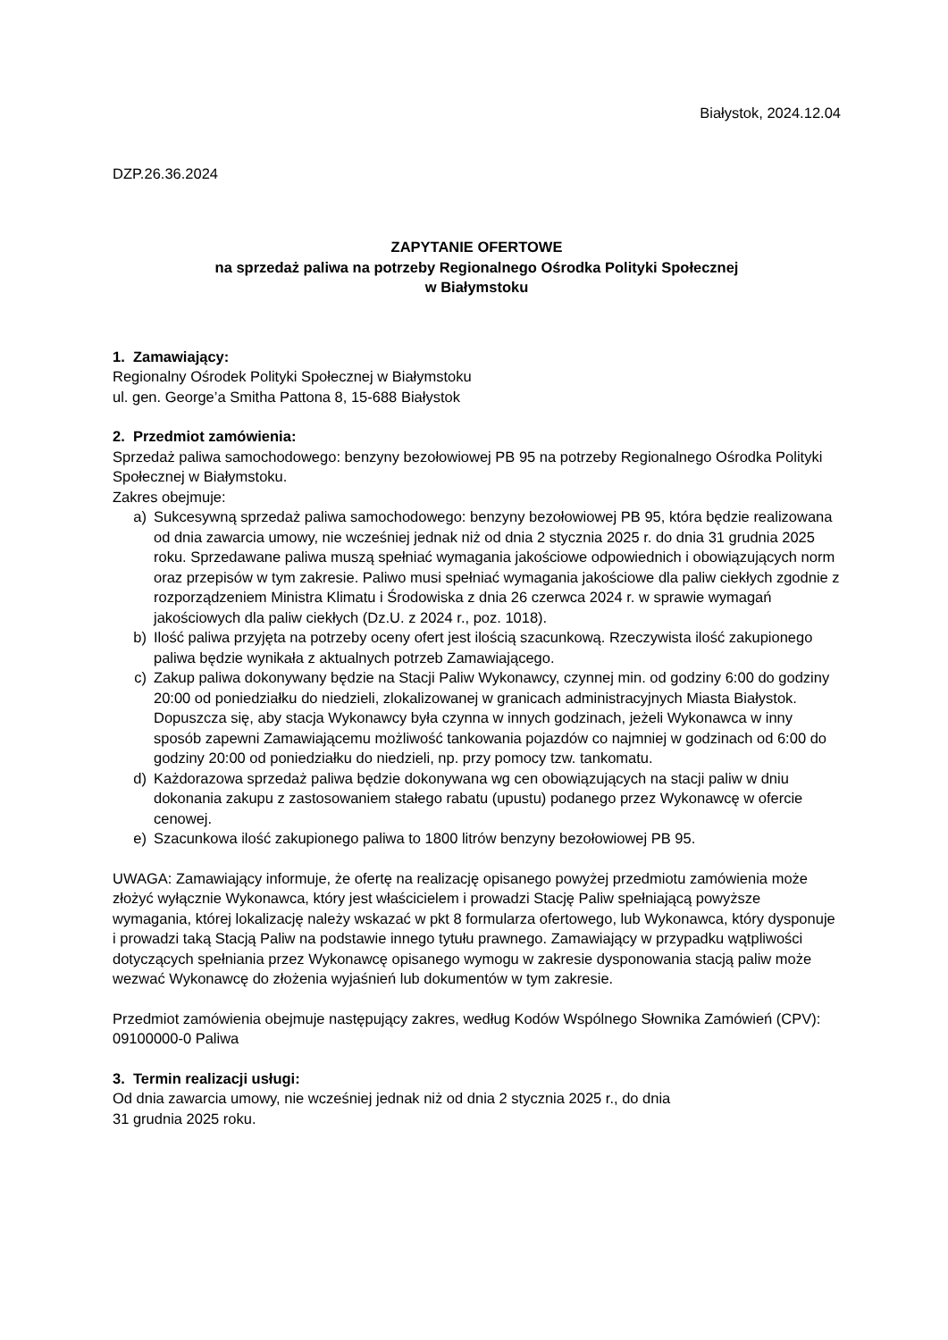Białystok, 2024.12.04
DZP.26.36.2024
ZAPYTANIE OFERTOWE
na sprzedaż paliwa na potrzeby Regionalnego Ośrodka Polityki Społecznej
w Białymstoku
1. Zamawiający:
Regionalny Ośrodek Polityki Społecznej w Białymstoku
ul. gen. George’a Smitha Pattona 8, 15-688 Białystok
2. Przedmiot zamówienia:
Sprzedaż paliwa samochodowego: benzyny bezołowiowej PB 95 na potrzeby Regionalnego Ośrodka Polityki Społecznej w Białymstoku.
Zakres obejmuje:
a) Sukcesywną sprzedaż paliwa samochodowego: benzyny bezołowiowej PB 95, która będzie realizowana od dnia zawarcia umowy, nie wcześniej jednak niż od dnia 2 stycznia 2025 r. do dnia 31 grudnia 2025 roku. Sprzedawane paliwa muszą spełniać wymagania jakościowe odpowiednich i obowiązujących norm oraz przepisów w tym zakresie. Paliwo musi spełniać wymagania jakościowe dla paliw ciekłych zgodnie z rozporządzeniem Ministra Klimatu i Środowiska z dnia 26 czerwca 2024 r. w sprawie wymagań jakościowych dla paliw ciekłych (Dz.U. z 2024 r., poz. 1018).
b) Ilość paliwa przyjęta na potrzeby oceny ofert jest ilością szacunkową. Rzeczywista ilość zakupionego paliwa będzie wynikała z aktualnych potrzeb Zamawiającego.
c) Zakup paliwa dokonywany będzie na Stacji Paliw Wykonawcy, czynnej min. od godziny 6:00 do godziny 20:00 od poniedziałku do niedzieli, zlokalizowanej w granicach administracyjnych Miasta Białystok. Dopuszcza się, aby stacja Wykonawcy była czynna w innych godzinach, jeżeli Wykonawca w inny sposób zapewni Zamawiającemu możliwość tankowania pojazdów co najmniej w godzinach od 6:00 do godziny 20:00 od poniedziałku do niedzieli, np. przy pomocy tzw. tankomatu.
d) Każdorazowa sprzedaż paliwa będzie dokonywana wg cen obowiązujących na stacji paliw w dniu dokonania zakupu z zastosowaniem stałego rabatu (upustu) podanego przez Wykonawcę w ofercie cenowej.
e) Szacunkowa ilość zakupionego paliwa to 1800 litrów benzyny bezołowiowej PB 95.
UWAGA: Zamawiający informuje, że ofertę na realizację opisanego powyżej przedmiotu zamówienia może złożyć wyłącznie Wykonawca, który jest właścicielem i prowadzi Stację Paliw spełniającą powyższe wymagania, której lokalizację należy wskazać w pkt 8 formularza ofertowego, lub Wykonawca, który dysponuje i prowadzi taką Stacją Paliw na podstawie innego tytułu prawnego. Zamawiający w przypadku wątpliwości dotyczących spełniania przez Wykonawcę opisanego wymogu w zakresie dysponowania stacją paliw może wezwać Wykonawcę do złożenia wyjaśnień lub dokumentów w tym zakresie.
Przedmiot zamówienia obejmuje następujący zakres, według Kodów Wspólnego Słownika Zamówień (CPV):
09100000-0 Paliwa
3. Termin realizacji usługi:
Od dnia zawarcia umowy, nie wcześniej jednak niż od dnia 2 stycznia 2025 r., do dnia
31 grudnia 2025 roku.